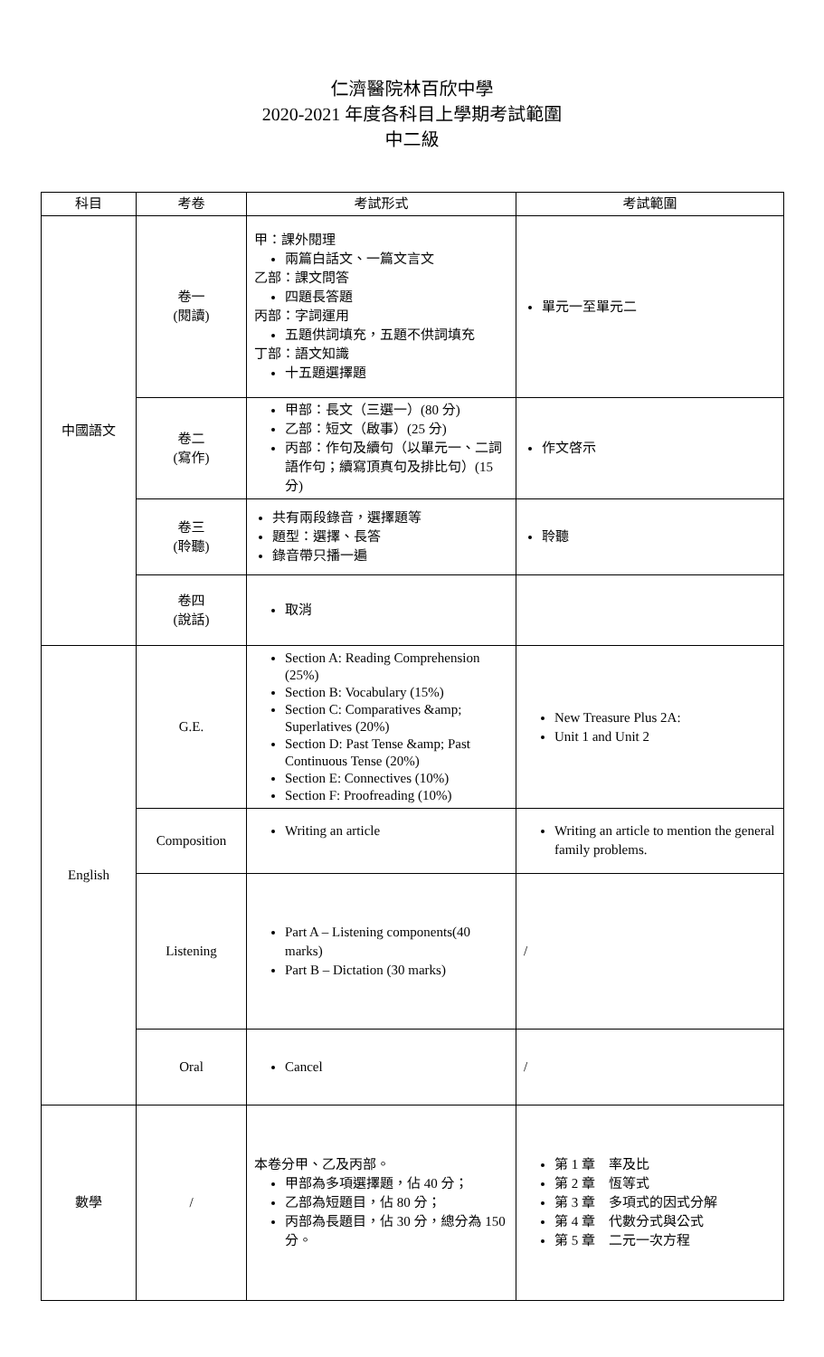仁濟醫院林百欣中學
2020-2021 年度各科目上學期考試範圍
中二級
| 科目 | 考卷 | 考試形式 | 考試範圍 |
| --- | --- | --- | --- |
| 中國語文 | 卷一 (閱讀) | 甲：課外閱理 兩篇白話文、一篇文言文 乙部：課文問答 四題長答題 丙部：字詞運用 五題供詞填充，五題不供詞填充 丁部：語文知識 十五題選擇題 | 單元一至單元二 |
| | 卷二 (寫作) | 甲部：長文（三選一）(80 分) 乙部：短文（啟事）(25 分) 丙部：作句及續句（以單元一、二詞語作句；續寫頂真句及排比句）(15 分) | 作文啓示 |
| | 卷三 (聆聽) | 共有兩段錄音，選擇題等 題型：選擇、長答 錄音帶只播一遍 | 聆聽 |
| | 卷四 (說話) | 取消 | |
| English | G.E. | Section A: Reading Comprehension (25%) Section B: Vocabulary (15%) Section C: Comparatives &amp; Superlatives (20%) Section D: Past Tense &amp; Past Continuous Tense (20%) Section E: Connectives (10%) Section F: Proofreading (10%) | New Treasure Plus 2A: Unit 1 and Unit 2 |
| | Composition | Writing an article | Writing an article to mention the general family problems. |
| | Listening | Part A – Listening components(40 marks) Part B – Dictation (30 marks) | / |
| | Oral | Cancel | / |
| 數學 | / | 本卷分甲、乙及丙部。 甲部為多項選擇題，佔 40 分； 乙部為短題目，佔 80 分； 丙部為長題目，佔 30 分，總分為 150 分。 | 第 1 章 率及比 第 2 章 恆等式 第 3 章 多項式的因式分解 第 4 章 代數分式與公式 第 5 章 二元一次方程 |